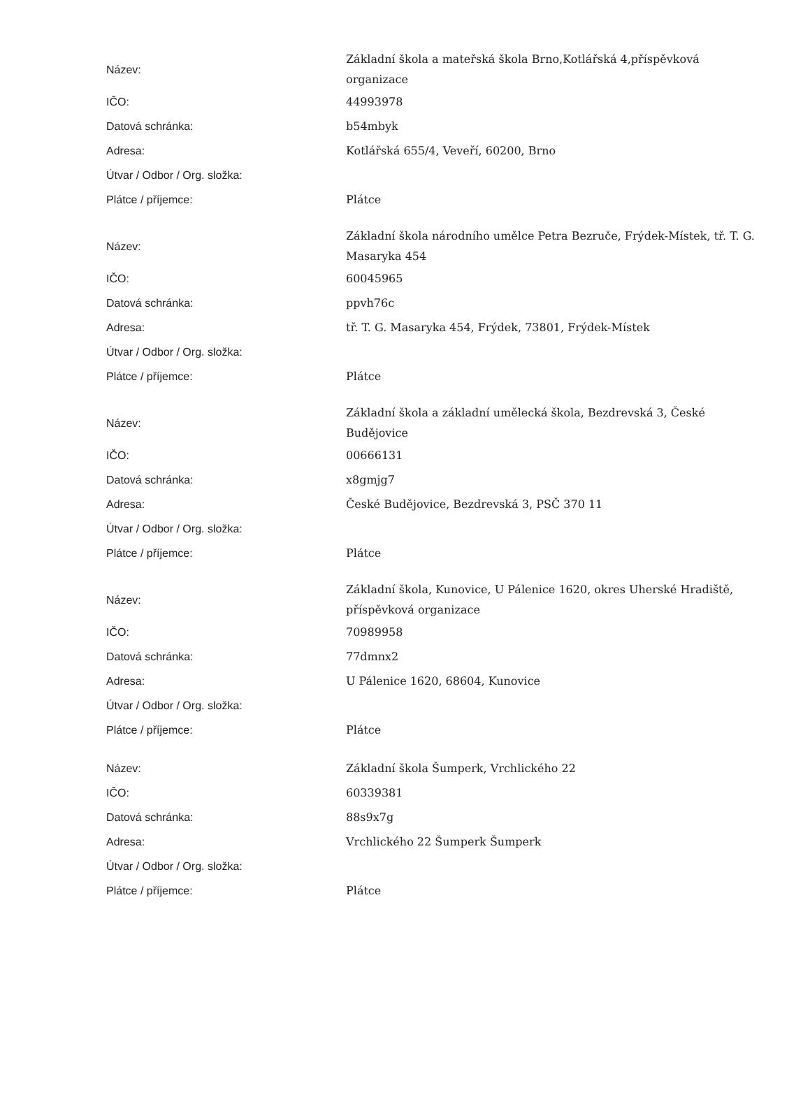| Název: | Základní škola a mateřská škola Brno,Kotlářská 4,příspěvková organizace |
| IČO: | 44993978 |
| Datová schránka: | b54mbyk |
| Adresa: | Kotlářská 655/4, Veveří, 60200, Brno |
| Útvar / Odbor / Org. složka: | |
| Plátce / příjemce: | Plátce |
| Název: | Základní škola národního umělce Petra Bezruče, Frýdek-Místek, tř. T. G. Masaryka 454 |
| IČO: | 60045965 |
| Datová schránka: | ppvh76c |
| Adresa: | tř. T. G. Masaryka 454, Frýdek, 73801, Frýdek-Místek |
| Útvar / Odbor / Org. složka: | |
| Plátce / příjemce: | Plátce |
| Název: | Základní škola a základní umělecká škola, Bezdrevská 3, České Budějovice |
| IČO: | 00666131 |
| Datová schránka: | x8gmjg7 |
| Adresa: | České Budějovice, Bezdrevská 3, PSČ 370 11 |
| Útvar / Odbor / Org. složka: | |
| Plátce / příjemce: | Plátce |
| Název: | Základní škola, Kunovice, U Pálenice 1620, okres Uherské Hradiště, příspěvková organizace |
| IČO: | 70989958 |
| Datová schránka: | 77dmnx2 |
| Adresa: | U Pálenice 1620, 68604, Kunovice |
| Útvar / Odbor / Org. složka: | |
| Plátce / příjemce: | Plátce |
| Název: | Základní škola Šumperk, Vrchlického 22 |
| IČO: | 60339381 |
| Datová schránka: | 88s9x7g |
| Adresa: | Vrchlického 22 Šumperk Šumperk |
| Útvar / Odbor / Org. složka: | |
| Plátce / příjemce: | Plátce |